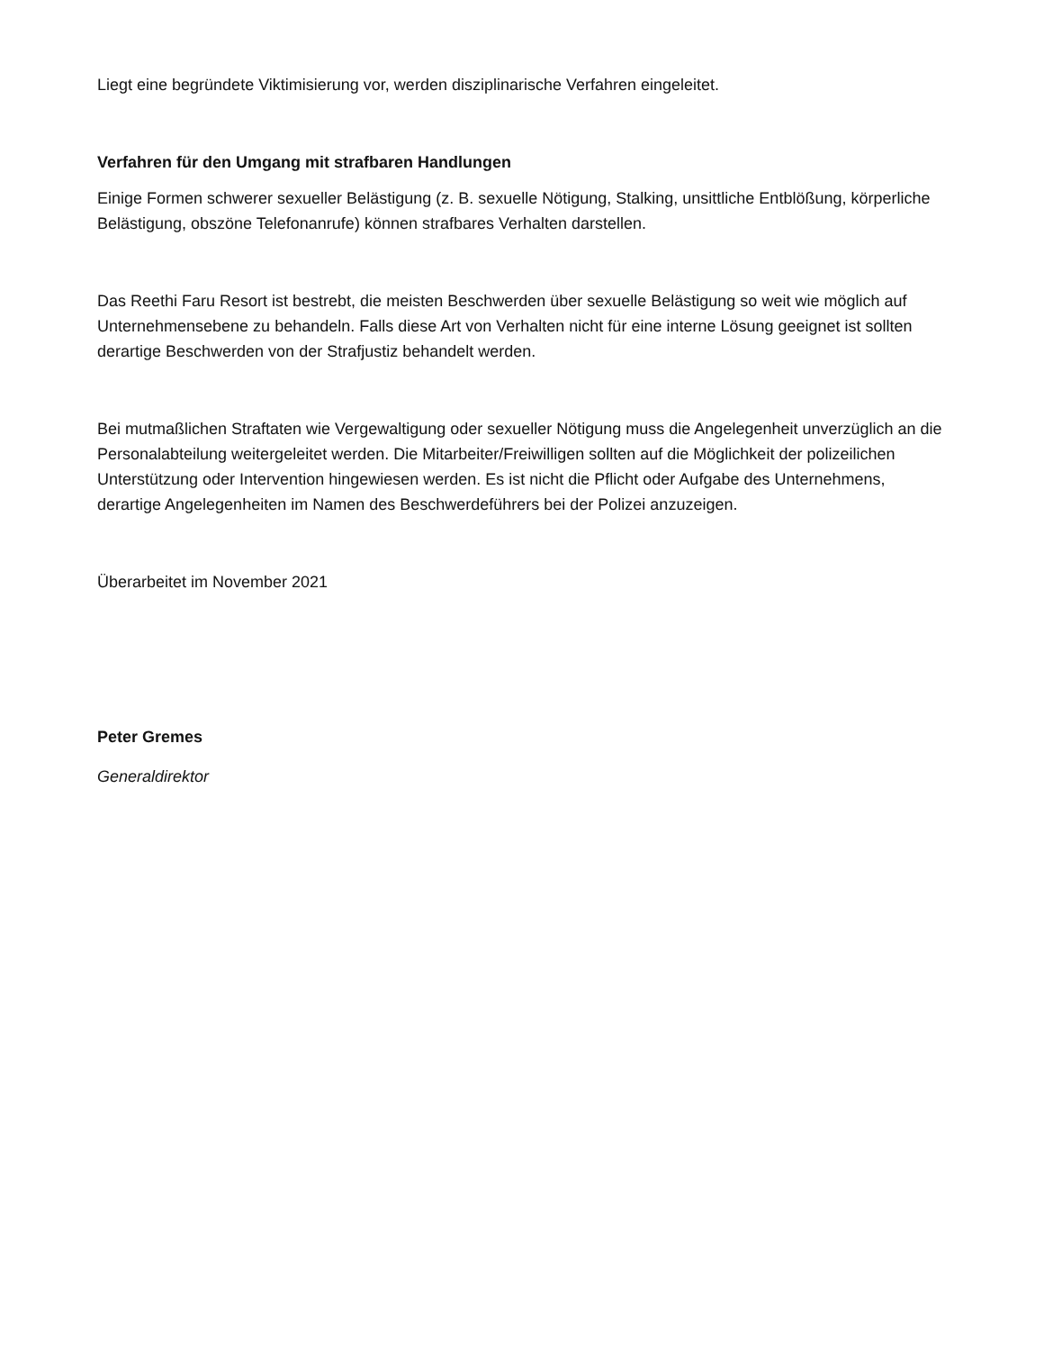Liegt eine begründete Viktimisierung vor, werden disziplinarische Verfahren eingeleitet.
Verfahren für den Umgang mit strafbaren Handlungen
Einige Formen schwerer sexueller Belästigung (z. B. sexuelle Nötigung, Stalking, unsittliche Entblößung, körperliche Belästigung, obszöne Telefonanrufe) können strafbares Verhalten darstellen.
Das Reethi Faru Resort ist bestrebt, die meisten Beschwerden über sexuelle Belästigung so weit wie möglich auf Unternehmensebene zu behandeln. Falls diese Art von Verhalten nicht für eine interne Lösung geeignet ist sollten derartige Beschwerden von der Strafjustiz behandelt werden.
Bei mutmaßlichen Straftaten wie Vergewaltigung oder sexueller Nötigung muss die Angelegenheit unverzüglich an die Personalabteilung weitergeleitet werden. Die Mitarbeiter/Freiwilligen sollten auf die Möglichkeit der polizeilichen Unterstützung oder Intervention hingewiesen werden. Es ist nicht die Pflicht oder Aufgabe des Unternehmens, derartige Angelegenheiten im Namen des Beschwerdeführers bei der Polizei anzuzeigen.
Überarbeitet im November 2021
Peter Gremes
Generaldirektor